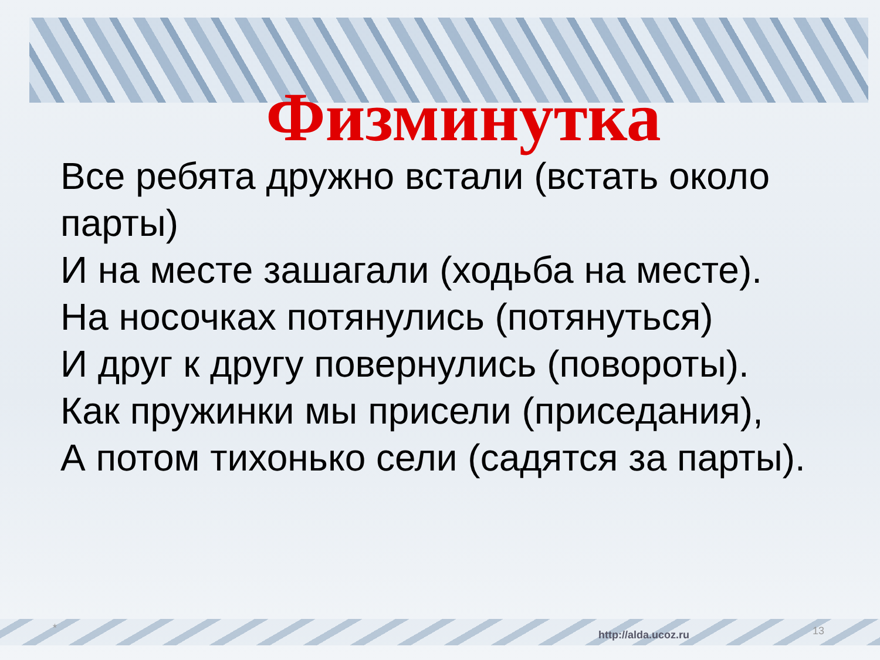Физминутка
Все ребята дружно встали (встать около парты)
И на месте зашагали (ходьба на месте).
На носочках потянулись (потянуться)
И друг к другу повернулись (повороты).
Как пружинки мы присели (приседания),
А потом тихонько сели (садятся за парты).
*
http://alda.ucoz.ru 13